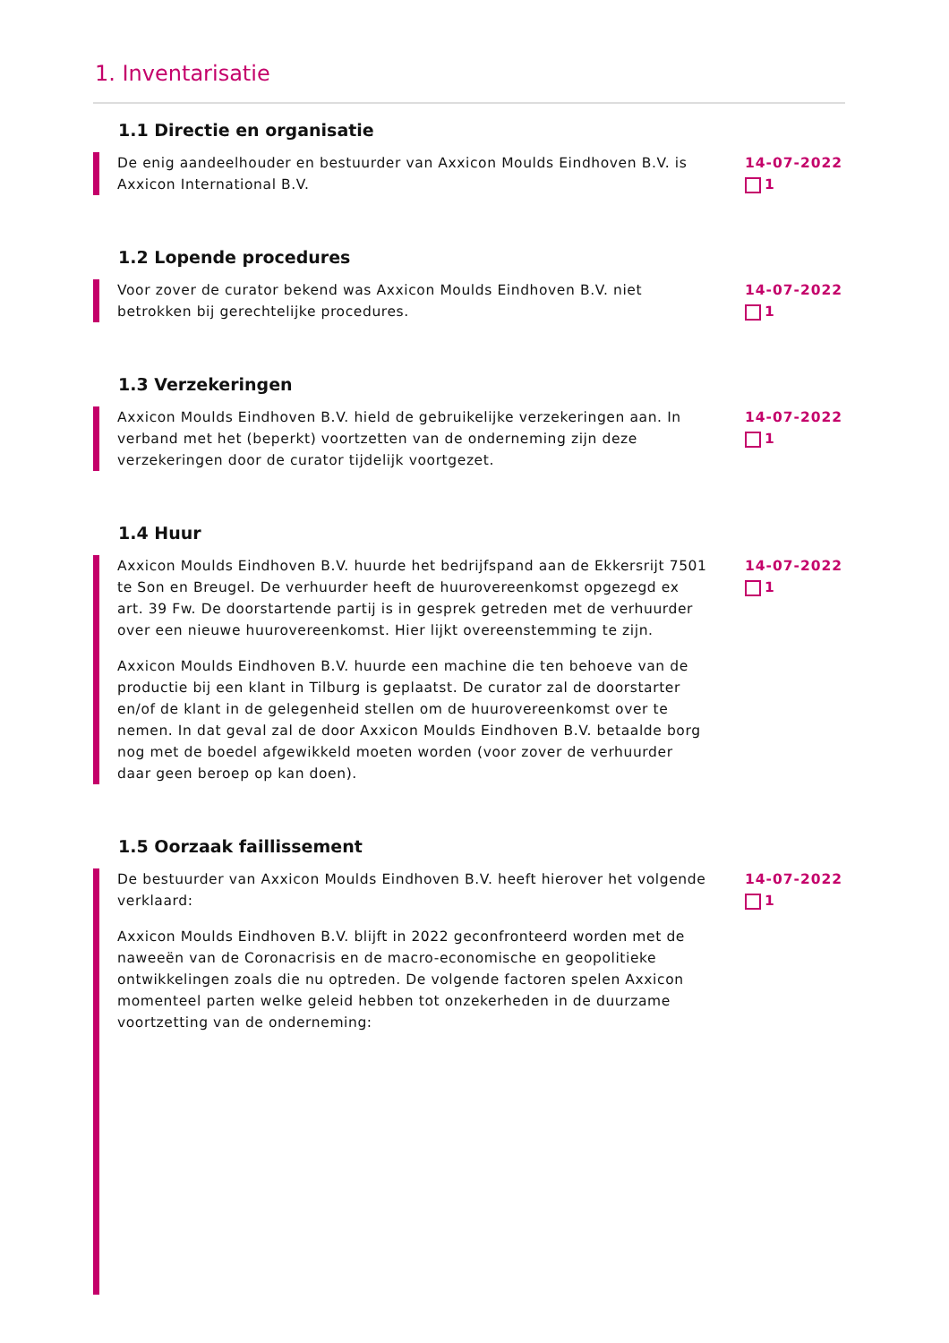1. Inventarisatie
1.1 Directie en organisatie
De enig aandeelhouder en bestuurder van Axxicon Moulds Eindhoven B.V. is Axxicon International B.V.
14-07-2022
1
1.2 Lopende procedures
Voor zover de curator bekend was Axxicon Moulds Eindhoven B.V. niet betrokken bij gerechtelijke procedures.
14-07-2022
1
1.3 Verzekeringen
Axxicon Moulds Eindhoven B.V. hield de gebruikelijke verzekeringen aan. In verband met het (beperkt) voortzetten van de onderneming zijn deze verzekeringen door de curator tijdelijk voortgezet.
14-07-2022
1
1.4 Huur
Axxicon Moulds Eindhoven B.V. huurde het bedrijfspand aan de Ekkersrijt 7501 te Son en Breugel. De verhuurder heeft de huurovereenkomst opgezegd ex art. 39 Fw. De doorstartende partij is in gesprek getreden met de verhuurder over een nieuwe huurovereenkomst. Hier lijkt overeenstemming te zijn.
Axxicon Moulds Eindhoven B.V. huurde een machine die ten behoeve van de productie bij een klant in Tilburg is geplaatst. De curator zal de doorstarter en/of de klant in de gelegenheid stellen om de huurovereenkomst over te nemen. In dat geval zal de door Axxicon Moulds Eindhoven B.V. betaalde borg nog met de boedel afgewikkeld moeten worden (voor zover de verhuurder daar geen beroep op kan doen).
14-07-2022
1
1.5 Oorzaak faillissement
De bestuurder van Axxicon Moulds Eindhoven B.V. heeft hierover het volgende verklaard:
Axxicon Moulds Eindhoven B.V. blijft in 2022 geconfronteerd worden met de naweeën van de Coronacrisis en de macro-economische en geopolitieke ontwikkelingen zoals die nu optreden. De volgende factoren spelen Axxicon momenteel parten welke geleid hebben tot onzekerheden in de duurzame voortzetting van de onderneming:
14-07-2022
1